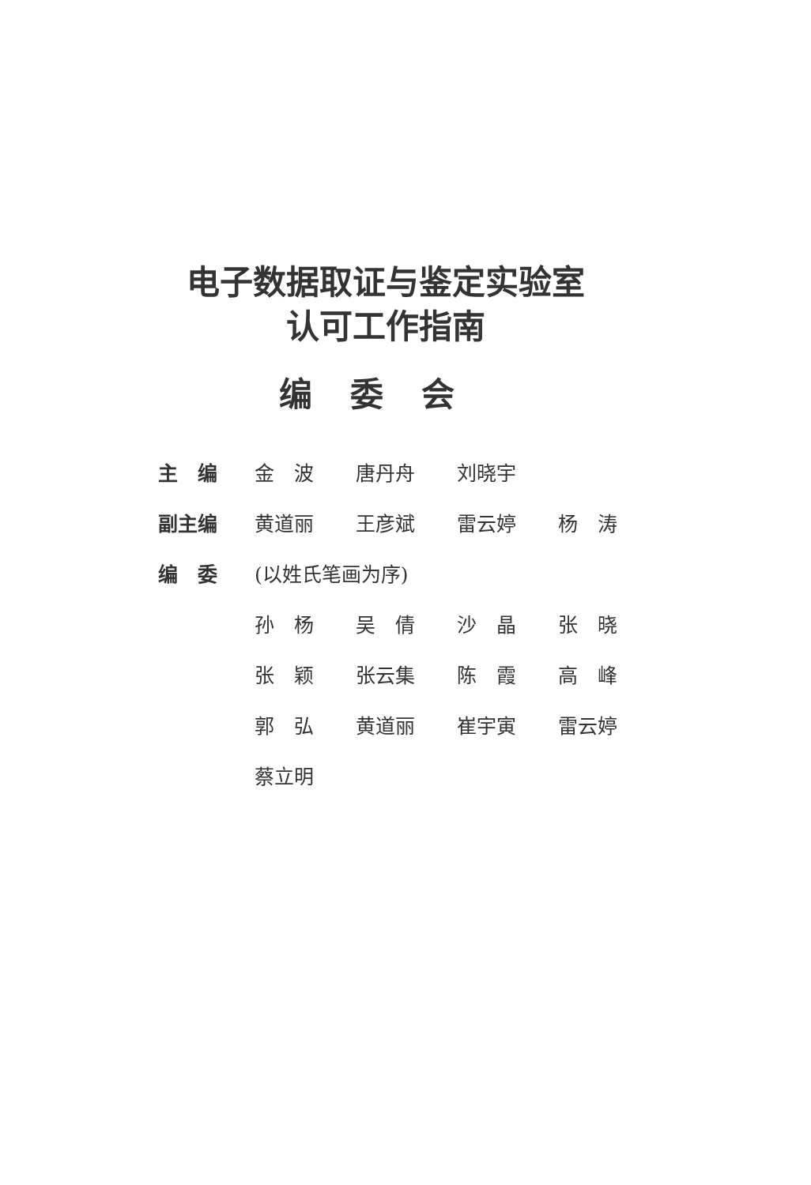电子数据取证与鉴定实验室
认可工作指南
编委会
| 主 编 | 金 波 唐丹舟 刘晓宇 |
| 副主编 | 黄道丽 王彦斌 雷云婷 杨 涛 |
| 编 委 | (以姓氏笔画为序) |
| | 孙 杨 吴 倩 沙 晶 张 晓 |
| | 张 颖 张云集 陈 霞 高 峰 |
| | 郭 弘 黄道丽 崔宇寅 雷云婷 |
| | 蔡立明 |